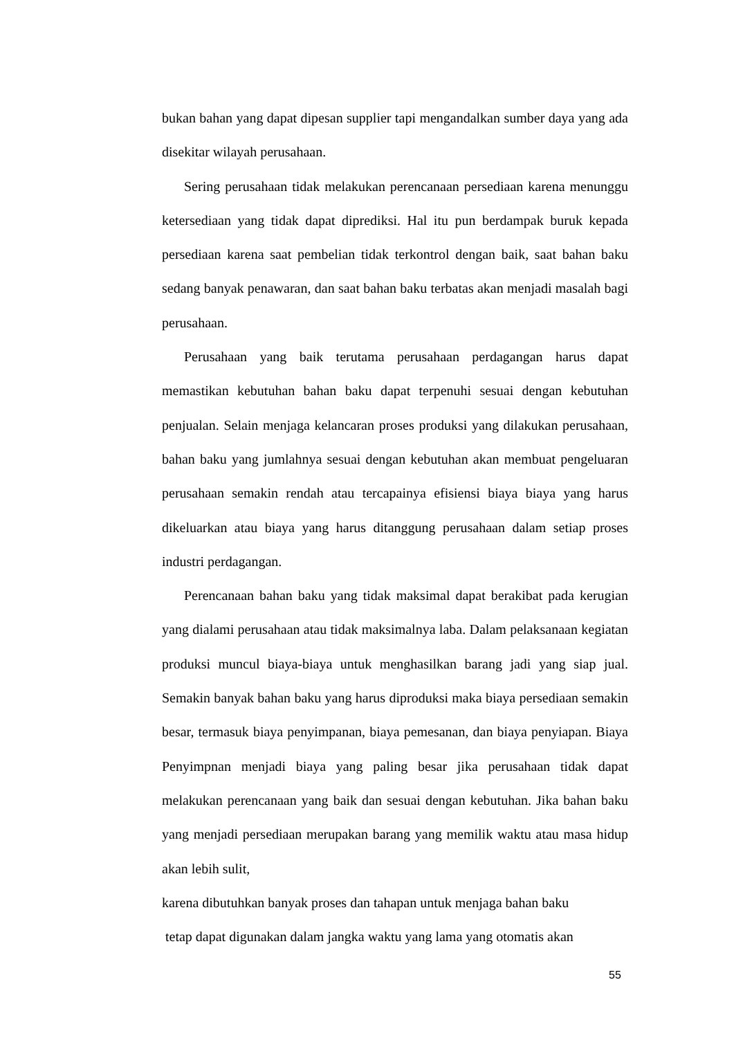bukan bahan yang dapat dipesan supplier tapi mengandalkan sumber daya yang ada disekitar wilayah perusahaan.
Sering perusahaan tidak melakukan perencanaan persediaan karena menunggu ketersediaan yang tidak dapat diprediksi. Hal itu pun berdampak buruk kepada persediaan karena saat pembelian tidak terkontrol dengan baik, saat bahan baku sedang banyak penawaran, dan saat bahan baku terbatas akan menjadi masalah bagi perusahaan.
Perusahaan yang baik terutama perusahaan perdagangan harus dapat memastikan kebutuhan bahan baku dapat terpenuhi sesuai dengan kebutuhan penjualan. Selain menjaga kelancaran proses produksi yang dilakukan perusahaan, bahan baku yang jumlahnya sesuai dengan kebutuhan akan membuat pengeluaran perusahaan semakin rendah atau tercapainya efisiensi biaya biaya yang harus dikeluarkan atau biaya yang harus ditanggung perusahaan dalam setiap proses industri perdagangan.
Perencanaan bahan baku yang tidak maksimal dapat berakibat pada kerugian yang dialami perusahaan atau tidak maksimalnya laba. Dalam pelaksanaan kegiatan produksi muncul biaya-biaya untuk menghasilkan barang jadi yang siap jual. Semakin banyak bahan baku yang harus diproduksi maka biaya persediaan semakin besar, termasuk biaya penyimpanan, biaya pemesanan, dan biaya penyiapan. Biaya Penyimpnan menjadi biaya yang paling besar jika perusahaan tidak dapat melakukan perencanaan yang baik dan sesuai dengan kebutuhan. Jika bahan baku yang menjadi persediaan merupakan barang yang memilik waktu atau masa hidup akan lebih sulit,
karena dibutuhkan banyak proses dan tahapan untuk menjaga bahan baku
tetap dapat digunakan dalam jangka waktu yang lama yang otomatis akan
55